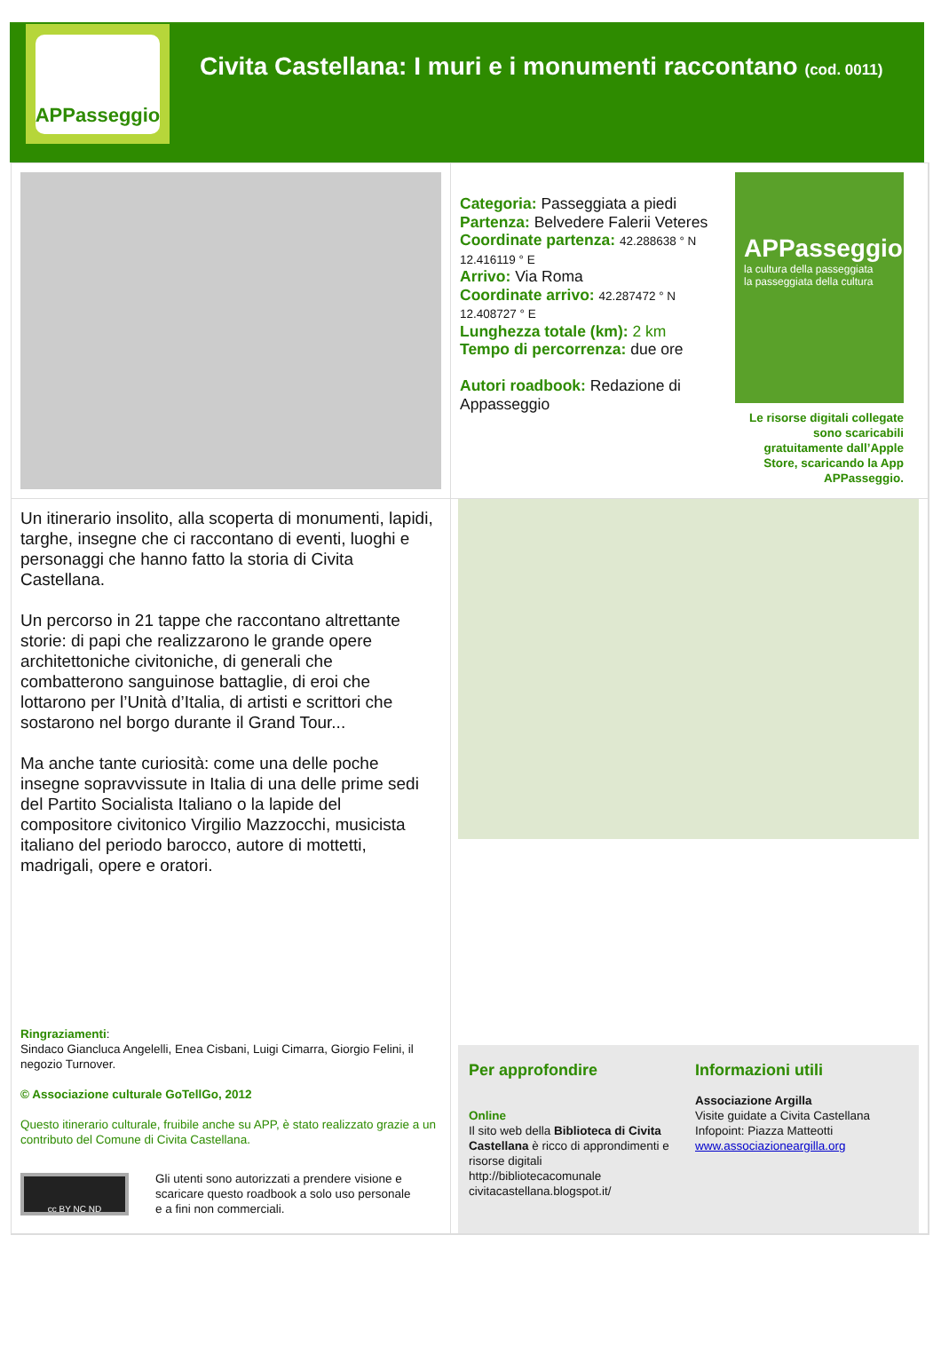APPasseggio
Civita Castellana: I muri e i monumenti raccontano (cod. 0011)
Categoria: Passeggiata a piedi
Partenza: Belvedere Falerii Veteres
Coordinate partenza: 42.288638 ° N 12.416119 ° E
Arrivo: Via Roma
Coordinate arrivo: 42.287472 ° N 12.408727 ° E
Lunghezza totale (km): 2 km
Tempo di percorrenza: due ore
Autori roadbook: Redazione di Appasseggio
APPasseggio
la cultura della passeggiata
la passeggiata della cultura
Le risorse digitali collegate sono scaricabili gratuitamente dall’Apple Store, scaricando la App APPasseggio.
Un itinerario insolito, alla scoperta di monumenti, lapidi, targhe, insegne che ci raccontano di eventi, luoghi e personaggi che hanno fatto la storia di Civita Castellana.
Un percorso in 21 tappe che raccontano altrettante storie: di papi che realizzarono le grande opere architettoniche civitoniche, di generali che combatterono sanguinose battaglie, di eroi che lottarono per l’Unità d’Italia, di artisti e scrittori che sostarono nel borgo durante il Grand Tour...
Ma anche tante curiosità: come una delle poche insegne sopravvissute in Italia di una delle prime sedi del Partito Socialista Italiano o la lapide del compositore civitonico Virgilio Mazzocchi, musicista italiano del periodo barocco, autore di mottetti, madrigali, opere e oratori.
Ringraziamenti:
Sindaco Giancluca Angelelli, Enea Cisbani, Luigi Cimarra, Giorgio Felini, il negozio Turnover.
© Associazione culturale GoTellGo, 2012
Questo itinerario culturale, fruibile anche su APP, è stato realizzato grazie a un contributo del Comune di Civita Castellana.
cc BY NC ND
Gli utenti sono autorizzati a prendere visione e scaricare questo roadbook a solo uso personale e a fini non commerciali.
Per approfondire
Online
Il sito web della Biblioteca di Civita Castellana è ricco di approndimenti e risorse digitali http://bibliotecacomunale civitacastellana.blogspot.it/
Informazioni utili
Associazione Argilla
Visite guidate a Civita Castellana
Infopoint: Piazza Matteotti
www.associazioneargilla.org